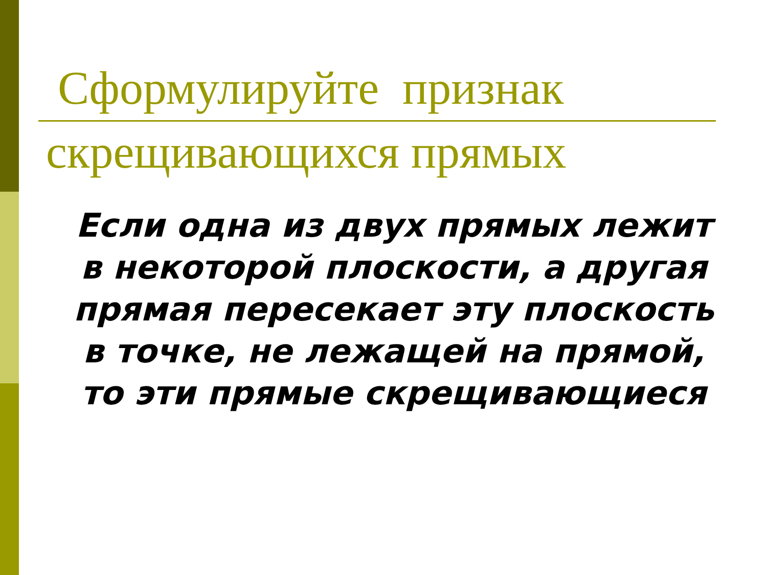Сформулируйте признак
скрещивающихся прямых
Если одна из двух прямых лежит в некоторой плоскости, а другая прямая пересекает эту плоскость в точке, не лежащей на прямой, то эти прямые скрещивающиеся